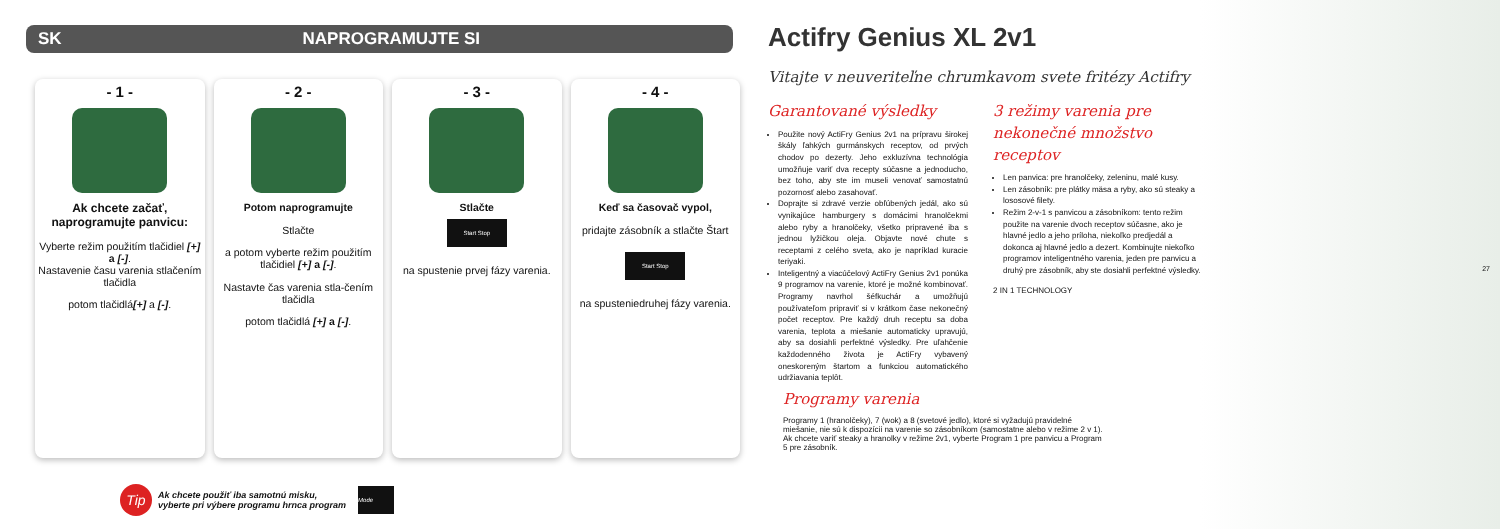SK NAPROGRAMUJTE SI
- 1 -
Ak chcete začať, naprogramujte panvicu:
Vyberte režim použitím tlačidiel [+] a [-].
Nastavenie času varenia stlačením tlačidla
potom tlačidlá[+] a [-].
- 2 -
Potom naprogramujte
Stlačte
a potom vyberte režim použitím tlačidiel [+] a [-].
Nastavte čas varenia stla-čením tlačidla
potom tlačidlá [+] a [-].
- 3 -
Stlačte
Start Stop
na spustenie prvej fázy varenia.
- 4 -
Keď sa časovač vypol,
pridajte zásobník a stlačte Štart
Start Stop
na spusteniedruhej fázy varenia.
Tip
Ak chcete použiť iba samotnú misku,
vyberte pri výbere programu hrnca program
Mode
Actifry Genius XL 2v1
Vitajte v neuveriteľne chrumkavom svete fritézy Actifry
Garantované výsledky
Použite nový ActiFry Genius 2v1 na prípravu širokej škály ľahkých gurmánskych receptov, od prvých chodov po dezerty. Jeho exkluzívna technológia umožňuje variť dva recepty súčasne a jednoducho, bez toho, aby ste im museli venovať samostatnú pozornosť alebo zasahovať.
Doprajte si zdravé verzie obľúbených jedál, ako sú vynikajúce hamburgery s domácimi hranolčekmi alebo ryby a hranolčeky, všetko pripravené iba s jednou lyžičkou oleja. Objavte nové chute s receptami z celého sveta, ako je napríklad kuracie teriyaki.
Inteligentný a viacúčelový ActiFry Genius 2v1 ponúka 9 programov na varenie, ktoré je možné kombinovať. Programy navrhol šéfkuchár a umožňujú používateľom pripraviť si v krátkom čase nekonečný počet receptov. Pre každý druh receptu sa doba varenia, teplota a miešanie automaticky upravujú, aby sa dosiahli perfektné výsledky. Pre uľahčenie každodenného života je ActiFry vybavený oneskoreným štartom a funkciou automatického udržiavania teplôt.
3 režimy varenia pre nekonečné množstvo receptov
Len panvica: pre hranolčeky, zeleninu, malé kusy.
Len zásobník: pre plátky mäsa a ryby, ako sú steaky a lososové filety.
Režim 2-v-1 s panvicou a zásobníkom: tento režim použite na varenie dvoch receptov súčasne, ako je hlavné jedlo a jeho príloha, niekoľko predjedál a dokonca aj hlavné jedlo a dezert. Kombinujte niekoľko programov inteligentného varenia, jeden pre panvicu a druhý pre zásobník, aby ste dosiahli perfektné výsledky.
2 IN 1 TECHNOLOGY
Programy varenia
Programy 1 (hranolčeky), 7 (wok) a 8 (svetové jedlo), ktoré si vyžadujú pravidelné miešanie, nie sú k dispozícii na varenie so zásobníkom (samostatne alebo v režime 2 v 1).
Ak chcete variť steaky a hranolky v režime 2v1, vyberte Program 1 pre panvicu a Program 5 pre zásobník.
27